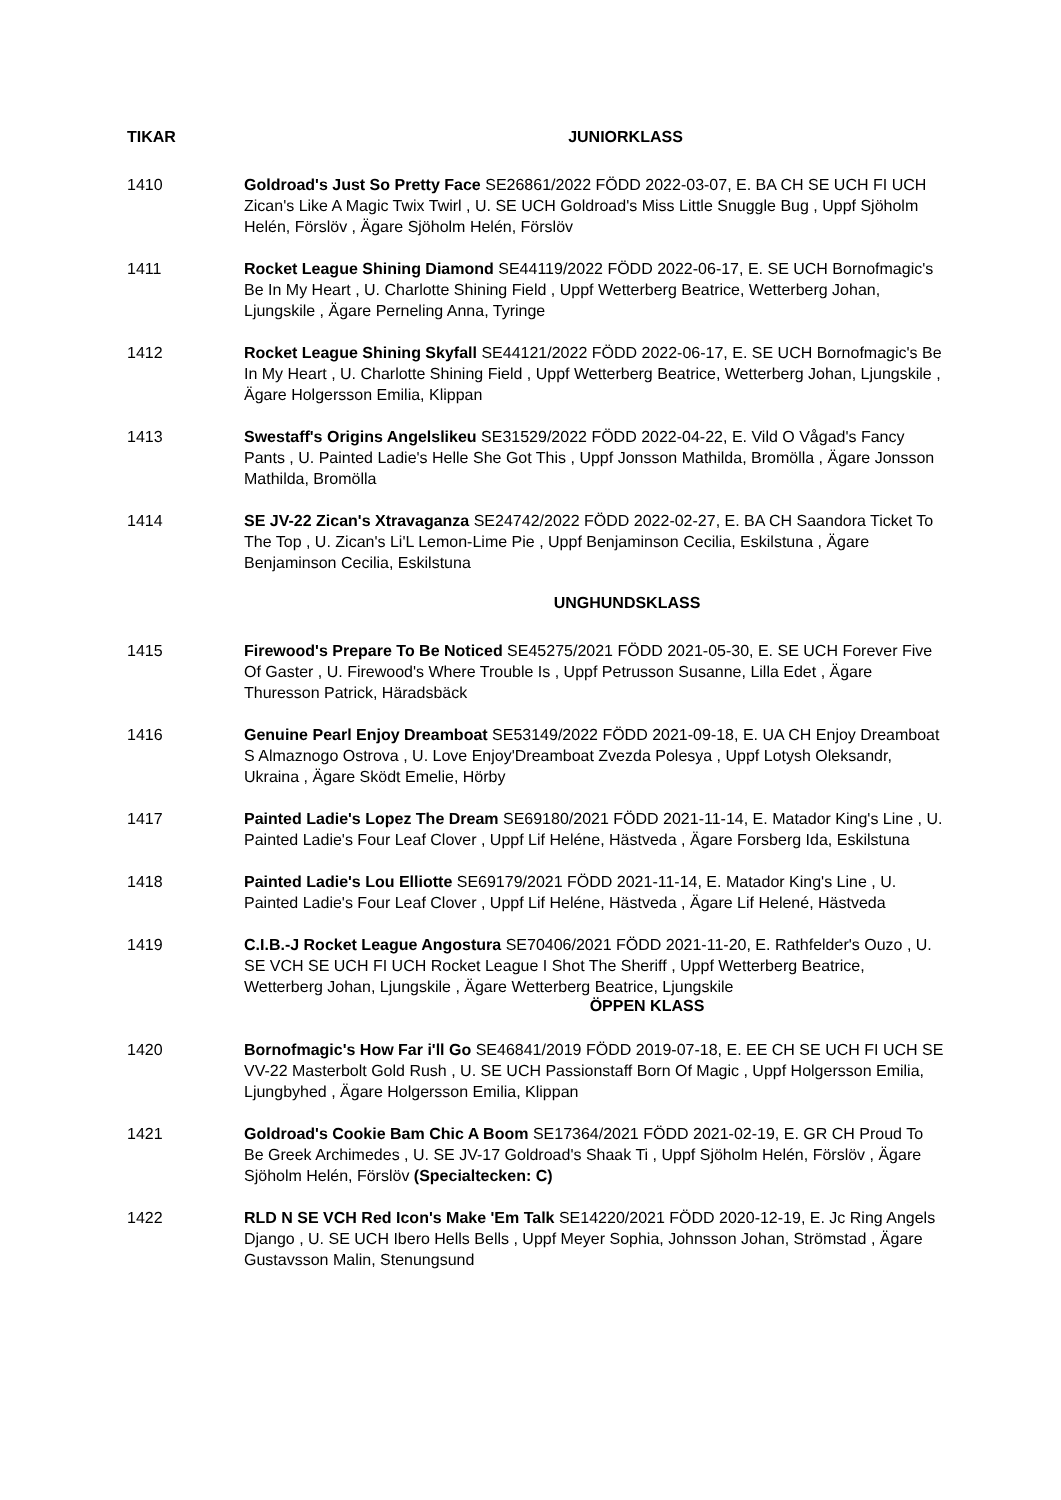TIKAR JUNIORKLASS
1410 Goldroad's Just So Pretty Face SE26861/2022 FÖDD 2022-03-07, E. BA CH SE UCH FI UCH Zican's Like A Magic Twix Twirl , U. SE UCH Goldroad's Miss Little Snuggle Bug , Uppf Sjöholm Helén, Förslöv , Ägare Sjöholm Helén, Förslöv
1411 Rocket League Shining Diamond SE44119/2022 FÖDD 2022-06-17, E. SE UCH Bornofmagic's Be In My Heart , U. Charlotte Shining Field , Uppf Wetterberg Beatrice, Wetterberg Johan, Ljungskile , Ägare Perneling Anna, Tyringe
1412 Rocket League Shining Skyfall SE44121/2022 FÖDD 2022-06-17, E. SE UCH Bornofmagic's Be In My Heart , U. Charlotte Shining Field , Uppf Wetterberg Beatrice, Wetterberg Johan, Ljungskile , Ägare Holgersson Emilia, Klippan
1413 Swestaff's Origins Angelslikeu SE31529/2022 FÖDD 2022-04-22, E. Vild O Vågad's Fancy Pants , U. Painted Ladie's Helle She Got This , Uppf Jonsson Mathilda, Bromölla , Ägare Jonsson Mathilda, Bromölla
1414 SE JV-22 Zican's Xtravaganza SE24742/2022 FÖDD 2022-02-27, E. BA CH Saandora Ticket To The Top , U. Zican's Li'L Lemon-Lime Pie , Uppf Benjaminson Cecilia, Eskilstuna , Ägare Benjaminson Cecilia, Eskilstuna
UNGHUNDSKLASS
1415 Firewood's Prepare To Be Noticed SE45275/2021 FÖDD 2021-05-30, E. SE UCH Forever Five Of Gaster , U. Firewood's Where Trouble Is , Uppf Petrusson Susanne, Lilla Edet , Ägare Thuresson Patrick, Häradsbäck
1416 Genuine Pearl Enjoy Dreamboat SE53149/2022 FÖDD 2021-09-18, E. UA CH Enjoy Dreamboat S Almaznogo Ostrova , U. Love Enjoy'Dreamboat Zvezda Polesya , Uppf Lotysh Oleksandr, Ukraina , Ägare Sködt Emelie, Hörby
1417 Painted Ladie's Lopez The Dream SE69180/2021 FÖDD 2021-11-14, E. Matador King's Line , U. Painted Ladie's Four Leaf Clover , Uppf Lif Heléne, Hästveda , Ägare Forsberg Ida, Eskilstuna
1418 Painted Ladie's Lou Elliotte SE69179/2021 FÖDD 2021-11-14, E. Matador King's Line , U. Painted Ladie's Four Leaf Clover , Uppf Lif Heléne, Hästveda , Ägare Lif Helené, Hästveda
1419 C.I.B.-J Rocket League Angostura SE70406/2021 FÖDD 2021-11-20, E. Rathfelder's Ouzo , U. SE VCH SE UCH FI UCH Rocket League I Shot The Sheriff , Uppf Wetterberg Beatrice, Wetterberg Johan, Ljungskile , Ägare Wetterberg Beatrice, Ljungskile
ÖPPEN KLASS
1420 Bornofmagic's How Far i'll Go SE46841/2019 FÖDD 2019-07-18, E. EE CH SE UCH FI UCH SE VV-22 Masterbolt Gold Rush , U. SE UCH Passionstaff Born Of Magic , Uppf Holgersson Emilia, Ljungbyhed , Ägare Holgersson Emilia, Klippan
1421 Goldroad's Cookie Bam Chic A Boom SE17364/2021 FÖDD 2021-02-19, E. GR CH Proud To Be Greek Archimedes , U. SE JV-17 Goldroad's Shaak Ti , Uppf Sjöholm Helén, Förslöv , Ägare Sjöholm Helén, Förslöv (Specialtecken: C)
1422 RLD N SE VCH Red Icon's Make 'Em Talk SE14220/2021 FÖDD 2020-12-19, E. Jc Ring Angels Django , U. SE UCH Ibero Hells Bells , Uppf Meyer Sophia, Johnsson Johan, Strömstad , Ägare Gustavsson Malin, Stenungsund